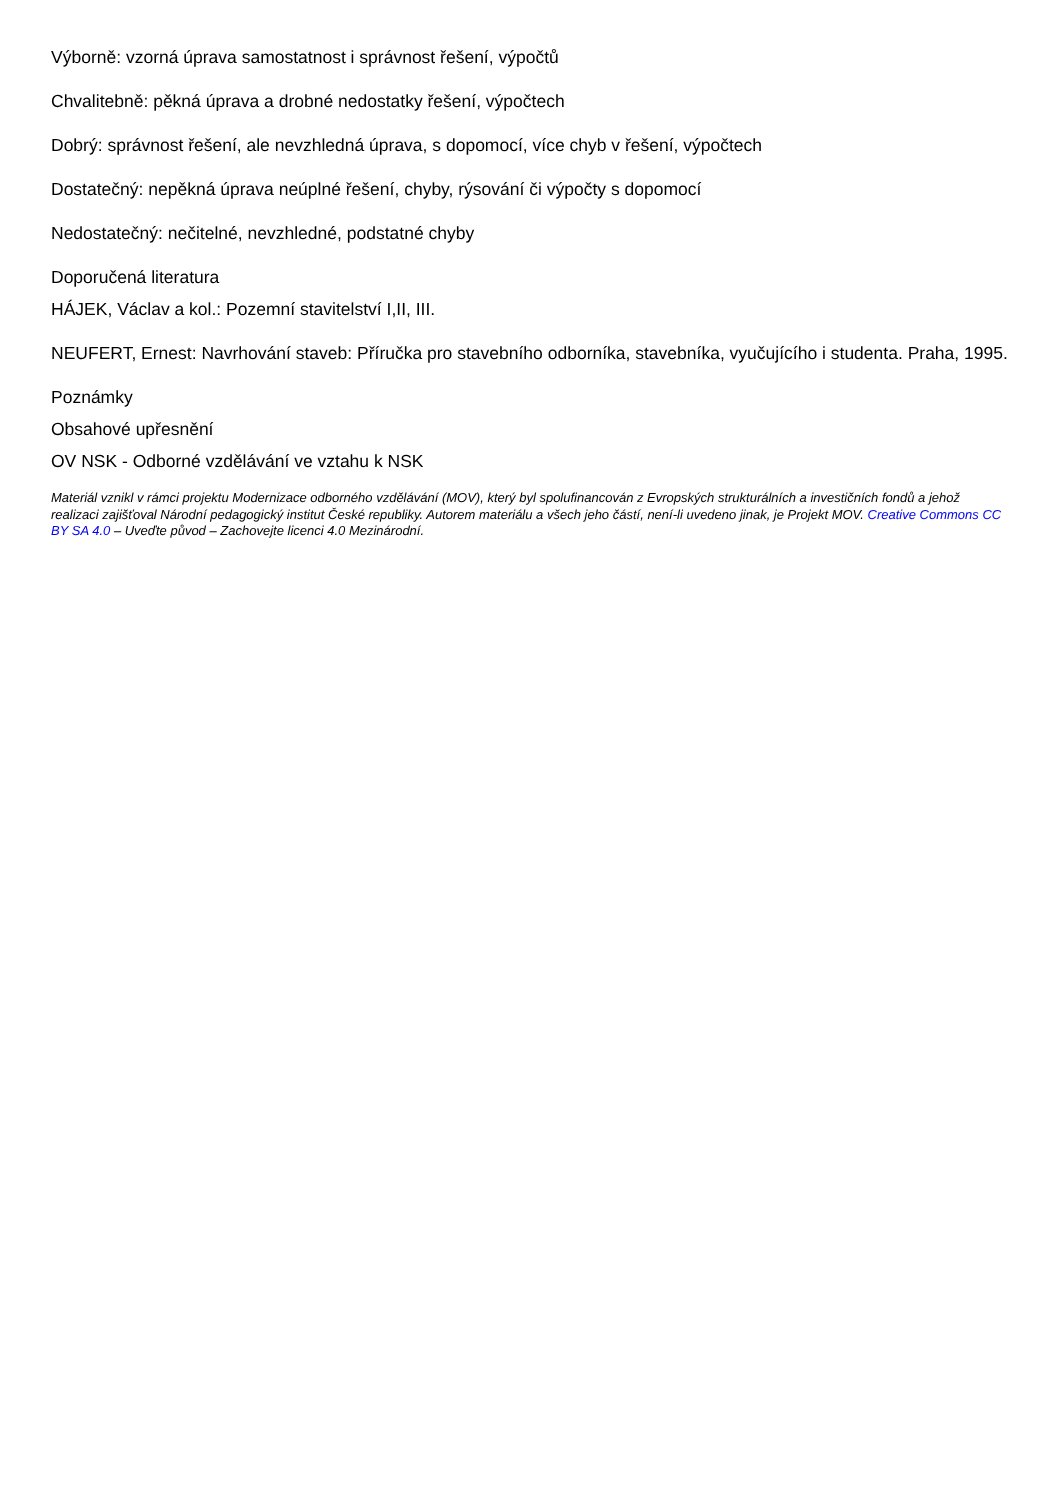Výborně: vzorná úprava samostatnost i správnost řešení, výpočtů
Chvalitebně: pěkná úprava a drobné nedostatky řešení, výpočtech
Dobrý: správnost řešení, ale nevzhledná úprava, s dopomocí, více chyb v řešení, výpočtech
Dostatečný: nepěkná úprava neúplné řešení, chyby, rýsování či výpočty s dopomocí
Nedostatečný: nečitelné, nevzhledné, podstatné chyby
Doporučená literatura
HÁJEK, Václav a kol.: Pozemní stavitelství I,II, III.
NEUFERT, Ernest: Navrhování staveb: Příručka pro stavebního odborníka, stavebníka, vyučujícího i studenta. Praha, 1995.
Poznámky
Obsahové upřesnění
OV NSK - Odborné vzdělávání ve vztahu k NSK
Materiál vznikl v rámci projektu Modernizace odborného vzdělávání (MOV), který byl spolufinancován z Evropských strukturálních a investičních fondů a jehož realizaci zajišťoval Národní pedagogický institut České republiky. Autorem materiálu a všech jeho částí, není-li uvedeno jinak, je Projekt MOV. Creative Commons CC BY SA 4.0 – Uveďte původ – Zachovejte licenci 4.0 Mezinárodní.